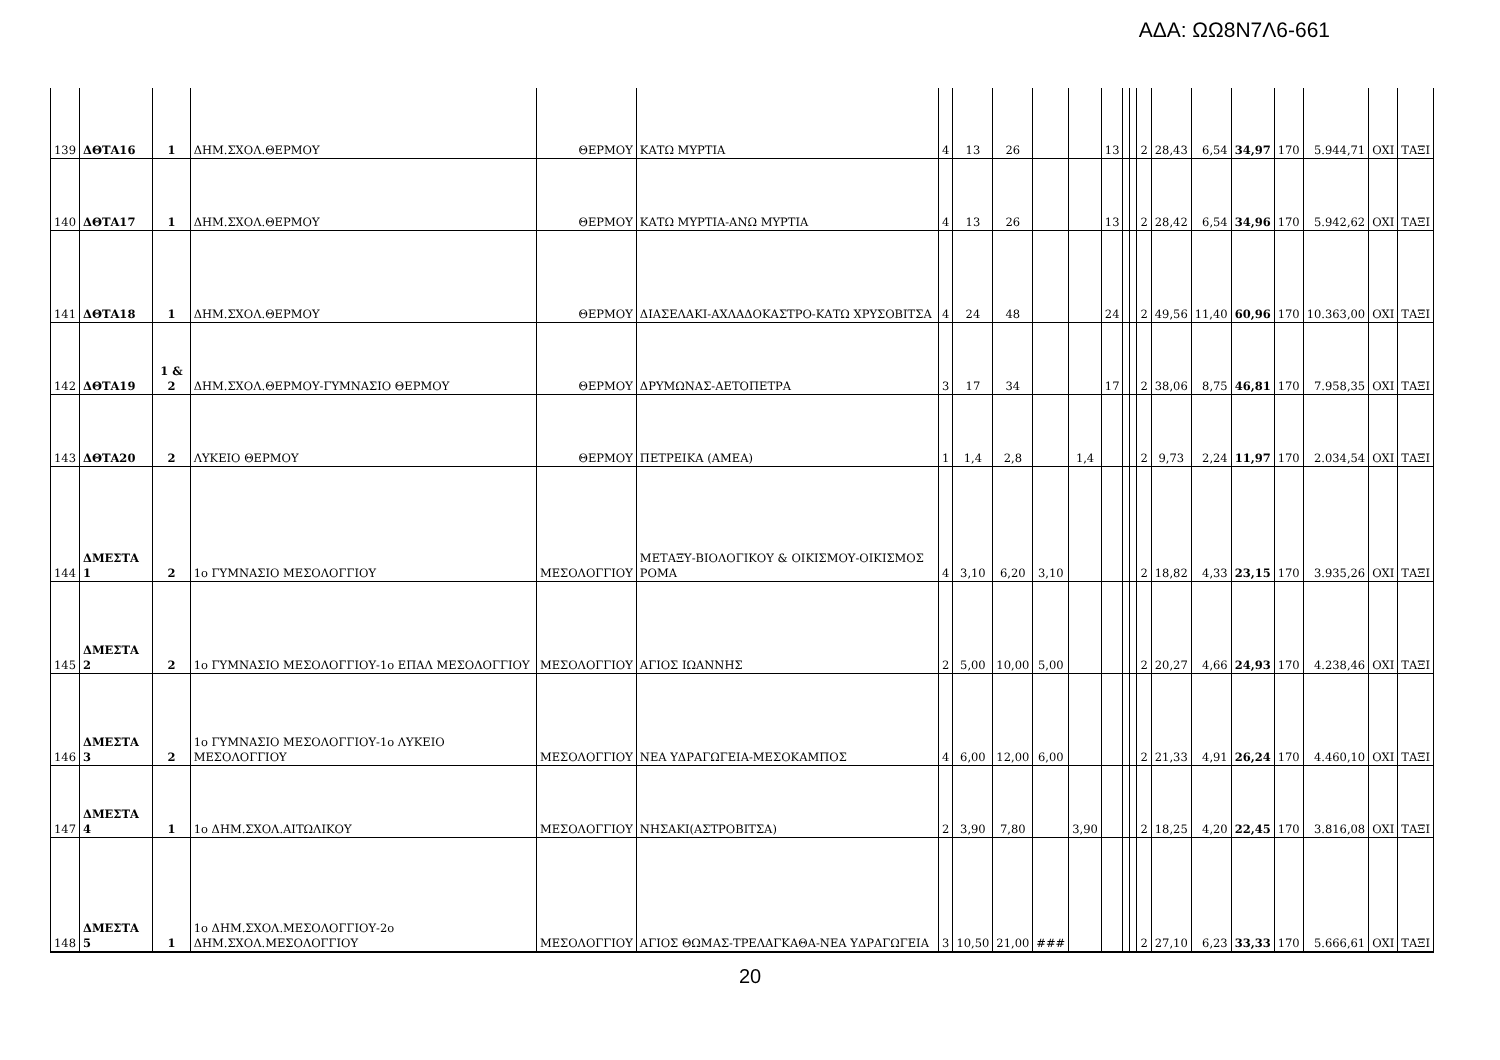ΑΔΑ: ΩΩ8Ν7Λ6-661
| 139 | ΔΘΤΑ16 | 1 | ΔΗΜ.ΣΧΟΛ.ΘΕΡΜΟΥ | ΘΕΡΜΟΥ | ΚΑΤΩ ΜΥΡΤΙΑ | 4 | 13 | 26 | | | 13 | | | 2 | 28,43 | 6,54 | 34,97 | 170 | 5.944,71 | ΟΧΙ | ΤΑΞΙ |
| 140 | ΔΘΤΑ17 | 1 | ΔΗΜ.ΣΧΟΛ.ΘΕΡΜΟΥ | ΘΕΡΜΟΥ | ΚΑΤΩ ΜΥΡΤΙΑ-ΑΝΩ ΜΥΡΤΙΑ | 4 | 13 | 26 | | | 13 | | | 2 | 28,42 | 6,54 | 34,96 | 170 | 5.942,62 | ΟΧΙ | ΤΑΞΙ |
| 141 | ΔΘΤΑ18 | 1 | ΔΗΜ.ΣΧΟΛ.ΘΕΡΜΟΥ | ΘΕΡΜΟΥ | ΔΙΑΣΕΛΑΚΙ-ΑΧΛΑΔΟΚΑΣΤΡΟ-ΚΑΤΩ ΧΡΥΣΟΒΙΤΣΑ | 4 | 24 | 48 | | | 24 | | | 2 | 49,56 | 11,40 | 60,96 | 170 | 10.363,00 | ΟΧΙ | ΤΑΞΙ |
| 142 | ΔΘΤΑ19 | 1 & 2 | ΔΗΜ.ΣΧΟΛ.ΘΕΡΜΟΥ-ΓΥΜΝΑΣΙΟ ΘΕΡΜΟΥ | ΘΕΡΜΟΥ | ΔΡΥΜΩΝΑΣ-ΑΕΤΟΠΕΤΡΑ | 3 | 17 | 34 | | | 17 | | | 2 | 38,06 | 8,75 | 46,81 | 170 | 7.958,35 | ΟΧΙ | ΤΑΞΙ |
| 143 | ΔΘΤΑ20 | 2 | ΛΥΚΕΙΟ ΘΕΡΜΟΥ | ΘΕΡΜΟΥ | ΠΕΤΡΕΙΚΑ (ΑΜΕΑ) | 1 | 1,4 | 2,8 | | 1,4 | | | | 2 | 9,73 | 2,24 | 11,97 | 170 | 2.034,54 | ΟΧΙ | ΤΑΞΙ |
| 144 | ΔΜΕΣΤΑ 1 | 2 | 1ο ΓΥΜΝΑΣΙΟ ΜΕΣΟΛΟΓΓΙΟΥ | ΜΕΣΟΛΟΓΓΙΟΥ | ΜΕΤΑΞΥ-ΒΙΟΛΟΓΙΚΟΥ & ΟΙΚΙΣΜΟΥ-ΟΙΚΙΣΜΟΣ ΡΟΜΑ | 4 | 3,10 | 6,20 | 3,10 | | | | | 2 | 18,82 | 4,33 | 23,15 | 170 | 3.935,26 | ΟΧΙ | ΤΑΞΙ |
| 145 | ΔΜΕΣΤΑ 2 | 2 | 1ο ΓΥΜΝΑΣΙΟ ΜΕΣΟΛΟΓΓΙΟΥ-1ο ΕΠΑΛ ΜΕΣΟΛΟΓΓΙΟΥ | ΜΕΣΟΛΟΓΓΙΟΥ | ΑΓΙΟΣ ΙΩΑΝΝΗΣ | 2 | 5,00 | 10,00 | 5,00 | | | | | 2 | 20,27 | 4,66 | 24,93 | 170 | 4.238,46 | ΟΧΙ | ΤΑΞΙ |
| 146 | ΔΜΕΣΤΑ 3 | 2 | 1ο ΓΥΜΝΑΣΙΟ ΜΕΣΟΛΟΓΓΙΟΥ-1ο ΛΥΚΕΙΟ ΜΕΣΟΛΟΓΓΙΟΥ | ΜΕΣΟΛΟΓΓΙΟΥ | ΝΕΑ ΥΔΡΑΓΩΓΕΙΑ-ΜΕΣΟΚΑΜΠΟΣ | 4 | 6,00 | 12,00 | 6,00 | | | | | 2 | 21,33 | 4,91 | 26,24 | 170 | 4.460,10 | ΟΧΙ | ΤΑΞΙ |
| 147 | ΔΜΕΣΤΑ 4 | 1 | 1ο ΔΗΜ.ΣΧΟΛ.ΑΙΤΩΛΙΚΟΥ | ΜΕΣΟΛΟΓΓΙΟΥ | ΝΗΣΑΚΙ(ΑΣΤΡΟΒΙΤΣΑ) | 2 | 3,90 | 7,80 | | 3,90 | | | | 2 | 18,25 | 4,20 | 22,45 | 170 | 3.816,08 | ΟΧΙ | ΤΑΞΙ |
| 148 | ΔΜΕΣΤΑ 5 | 1 | 1ο ΔΗΜ.ΣΧΟΛ.ΜΕΣΟΛΟΓΓΙΟΥ-2ο ΔΗΜ.ΣΧΟΛ.ΜΕΣΟΛΟΓΓΙΟΥ | ΜΕΣΟΛΟΓΓΙΟΥ | ΑΓΙΟΣ ΘΩΜΑΣ-ΤΡΕΛΑΓΚΑΘΑ-ΝΕΑ ΥΔΡΑΓΩΓΕΙΑ | 3 | 10,50 | 21,00 | ### | | | | | 2 | 27,10 | 6,23 | 33,33 | 170 | 5.666,61 | ΟΧΙ | ΤΑΞΙ |
20